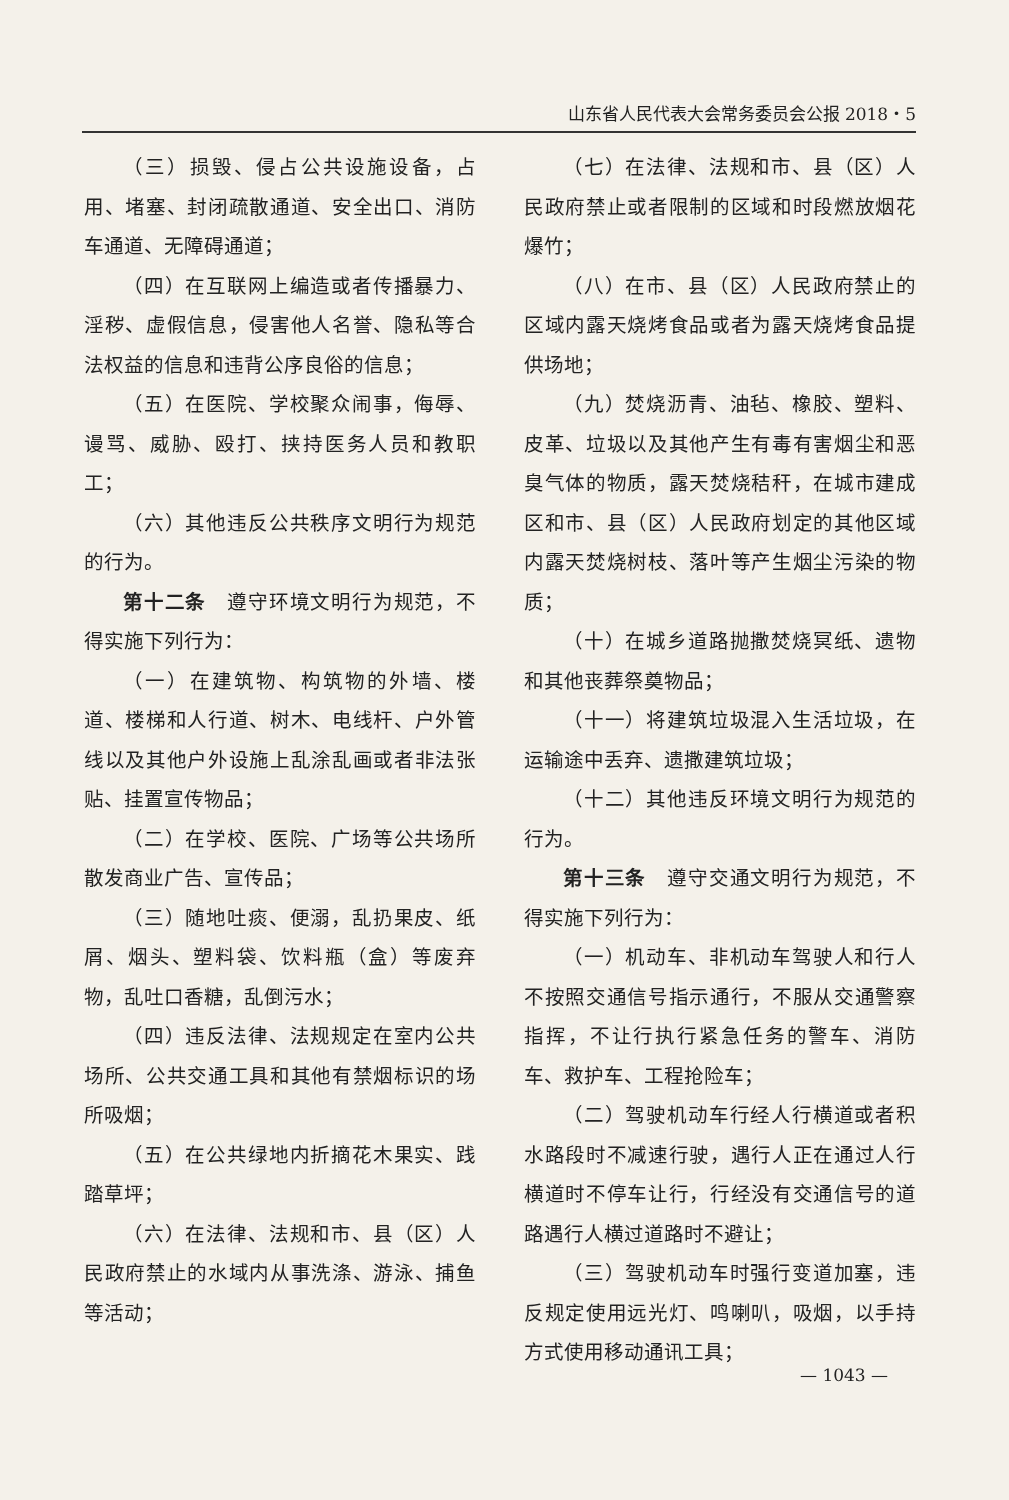山东省人民代表大会常务委员会公报 2018・5
（三）损毁、侵占公共设施设备，占用、堵塞、封闭疏散通道、安全出口、消防车通道、无障碍通道；
（四）在互联网上编造或者传播暴力、淫秽、虚假信息，侵害他人名誉、隐私等合法权益的信息和违背公序良俗的信息；
（五）在医院、学校聚众闹事，侮辱、谩骂、威胁、殴打、挟持医务人员和教职工；
（六）其他违反公共秩序文明行为规范的行为。
第十二条　遵守环境文明行为规范，不得实施下列行为：
（一）在建筑物、构筑物的外墙、楼道、楼梯和人行道、树木、电线杆、户外管线以及其他户外设施上乱涂乱画或者非法张贴、挂置宣传物品；
（二）在学校、医院、广场等公共场所散发商业广告、宣传品；
（三）随地吐痰、便溺，乱扔果皮、纸屑、烟头、塑料袋、饮料瓶（盒）等废弃物，乱吐口香糖，乱倒污水；
（四）违反法律、法规规定在室内公共场所、公共交通工具和其他有禁烟标识的场所吸烟；
（五）在公共绿地内折摘花木果实、践踏草坪；
（六）在法律、法规和市、县（区）人民政府禁止的水域内从事洗涤、游泳、捕鱼等活动；
（七）在法律、法规和市、县（区）人民政府禁止或者限制的区域和时段燃放烟花爆竹；
（八）在市、县（区）人民政府禁止的区域内露天烧烤食品或者为露天烧烤食品提供场地；
（九）焚烧沥青、油毡、橡胶、塑料、皮革、垃圾以及其他产生有毒有害烟尘和恶臭气体的物质，露天焚烧秸秆，在城市建成区和市、县（区）人民政府划定的其他区域内露天焚烧树枝、落叶等产生烟尘污染的物质；
（十）在城乡道路抛撒焚烧冥纸、遗物和其他丧葬祭奠物品；
（十一）将建筑垃圾混入生活垃圾，在运输途中丢弃、遗撒建筑垃圾；
（十二）其他违反环境文明行为规范的行为。
第十三条　遵守交通文明行为规范，不得实施下列行为：
（一）机动车、非机动车驾驶人和行人不按照交通信号指示通行，不服从交通警察指挥，不让行执行紧急任务的警车、消防车、救护车、工程抢险车；
（二）驾驶机动车行经人行横道或者积水路段时不减速行驶，遇行人正在通过人行横道时不停车让行，行经没有交通信号的道路遇行人横过道路时不避让；
（三）驾驶机动车时强行变道加塞，违反规定使用远光灯、鸣喇叭，吸烟，以手持方式使用移动通讯工具；
— 1043 —